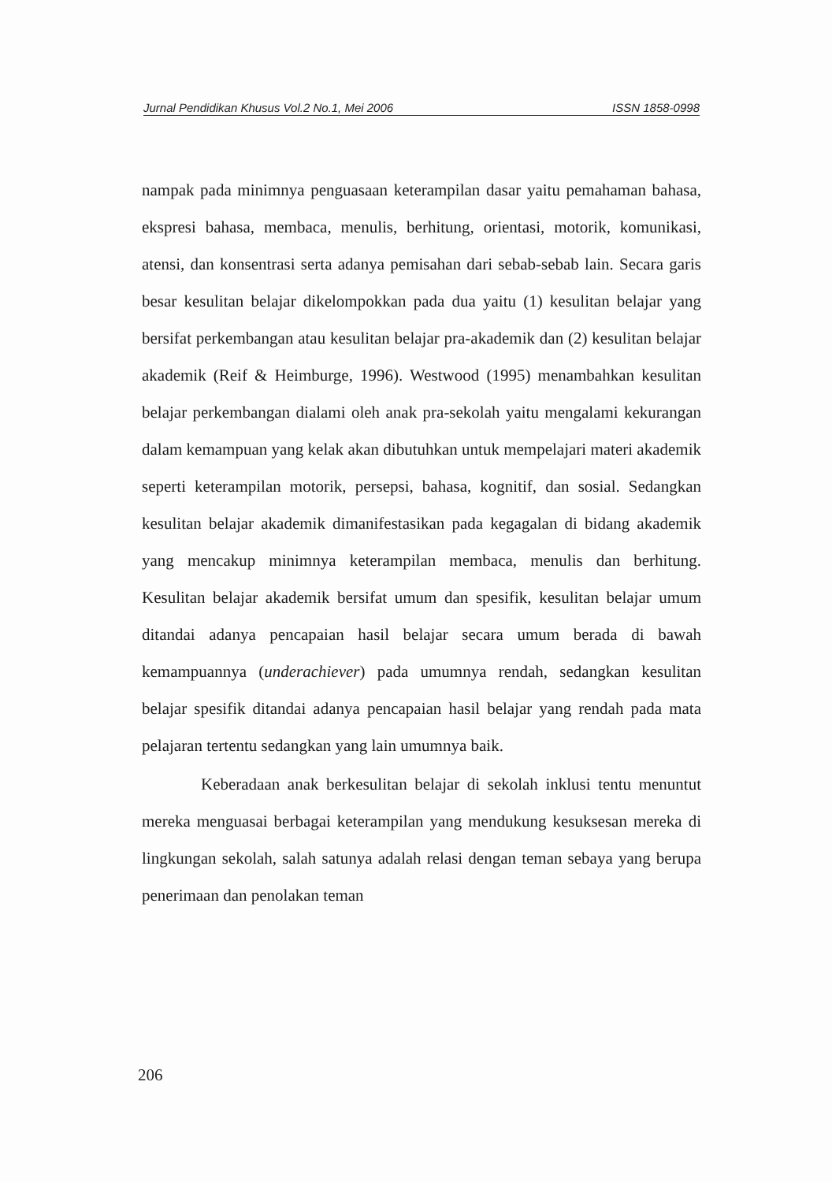Jurnal Pendidikan Khusus Vol.2 No.1, Mei 2006 ISSN 1858-0998
nampak pada minimnya penguasaan keterampilan dasar yaitu pemahaman bahasa, ekspresi bahasa, membaca, menulis, berhitung, orientasi, motorik, komunikasi, atensi, dan konsentrasi serta adanya pemisahan dari sebab-sebab lain. Secara garis besar kesulitan belajar dikelompokkan pada dua yaitu (1) kesulitan belajar yang bersifat perkembangan atau kesulitan belajar pra-akademik dan (2) kesulitan belajar akademik (Reif & Heimburge, 1996). Westwood (1995) menambahkan kesulitan belajar perkembangan dialami oleh anak pra-sekolah yaitu mengalami kekurangan dalam kemampuan yang kelak akan dibutuhkan untuk mempelajari materi akademik seperti keterampilan motorik, persepsi, bahasa, kognitif, dan sosial. Sedangkan kesulitan belajar akademik dimanifestasikan pada kegagalan di bidang akademik yang mencakup minimnya keterampilan membaca, menulis dan berhitung. Kesulitan belajar akademik bersifat umum dan spesifik, kesulitan belajar umum ditandai adanya pencapaian hasil belajar secara umum berada di bawah kemampuannya (underachiever) pada umumnya rendah, sedangkan kesulitan belajar spesifik ditandai adanya pencapaian hasil belajar yang rendah pada mata pelajaran tertentu sedangkan yang lain umumnya baik.
Keberadaan anak berkesulitan belajar di sekolah inklusi tentu menuntut mereka menguasai berbagai keterampilan yang mendukung kesuksesan mereka di lingkungan sekolah, salah satunya adalah relasi dengan teman sebaya yang berupa penerimaan dan penolakan teman
206